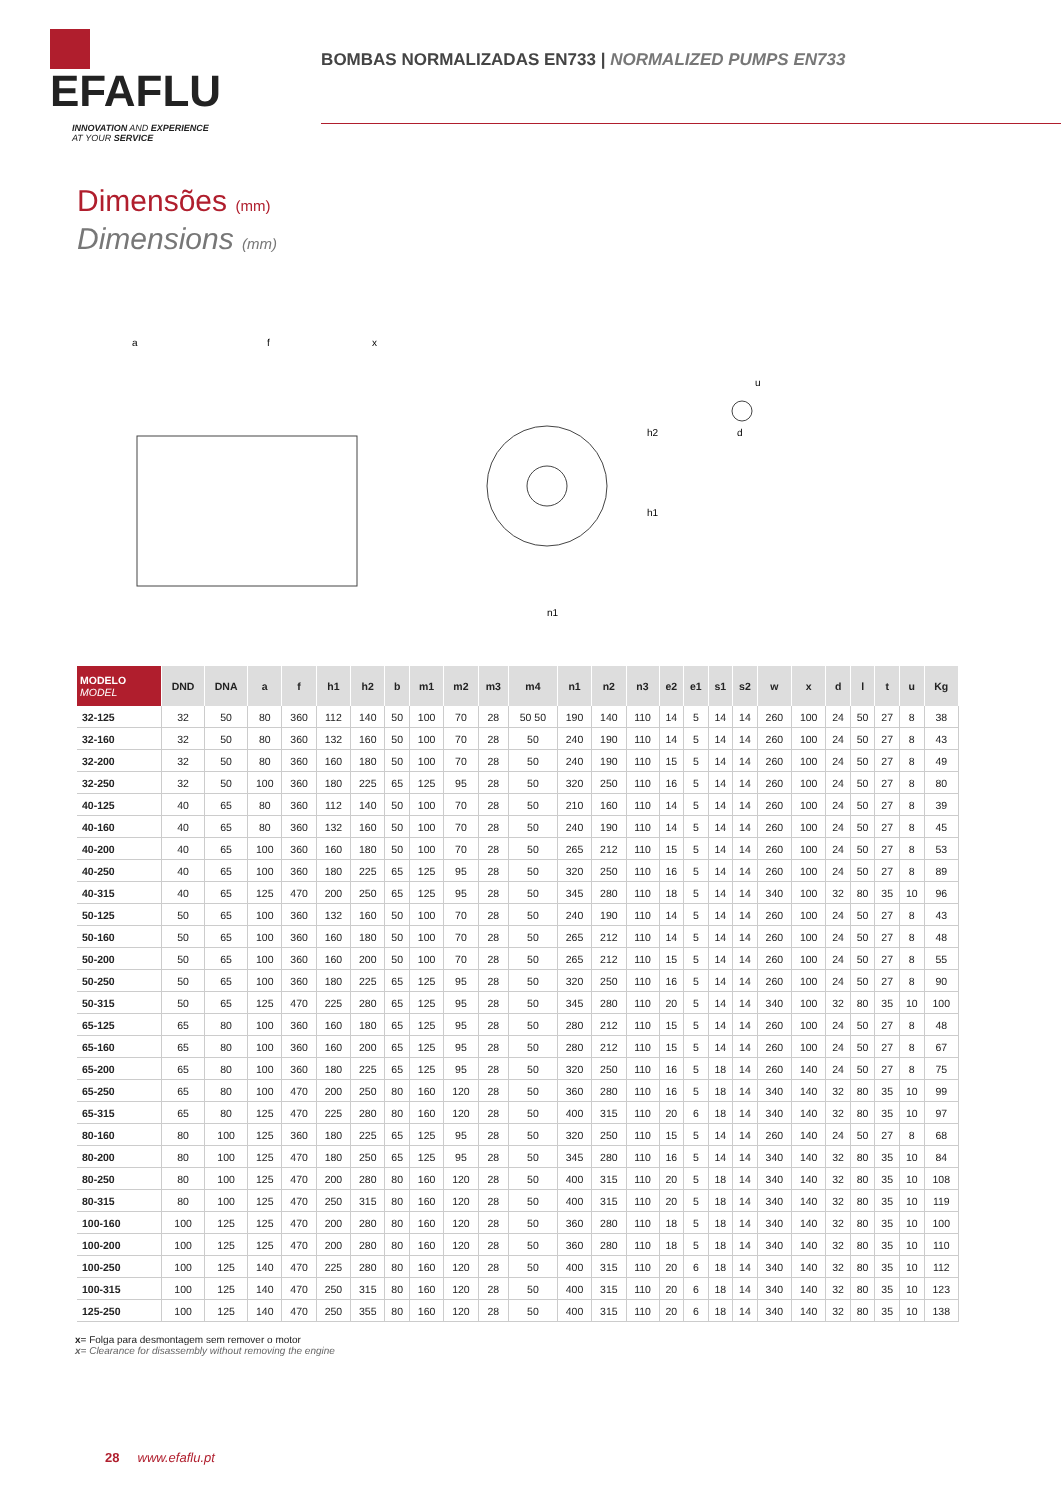EFAFLU
INNOVATION AND EXPERIENCE
AT YOUR SERVICE
BOMBAS NORMALIZADAS EN733 | NORMALIZED PUMPS EN733
Dimensões (mm)
Dimensions (mm)
a
f
x
h2
h1
n1
u
d
| MODELO MODEL | DND | DNA | a | f | h1 | h2 | b | m1 | m2 | m3 | m4 | n1 | n2 | n3 | e2 | e1 | s1 | s2 | w | x | d | l | t | u | Kg |
| --- | --- | --- | --- | --- | --- | --- | --- | --- | --- | --- | --- | --- | --- | --- | --- | --- | --- | --- | --- | --- | --- | --- | --- | --- | --- |
| 32-125 | 32 | 50 | 80 | 360 | 112 | 140 | 50 | 100 | 70 | 28 | 50 50 | 190 | 140 | 110 | 14 | 5 | 14 | 14 | 260 | 100 | 24 | 50 | 27 | 8 | 38 |
| 32-160 | 32 | 50 | 80 | 360 | 132 | 160 | 50 | 100 | 70 | 28 | 50 | 240 | 190 | 110 | 14 | 5 | 14 | 14 | 260 | 100 | 24 | 50 | 27 | 8 | 43 |
| 32-200 | 32 | 50 | 80 | 360 | 160 | 180 | 50 | 100 | 70 | 28 | 50 | 240 | 190 | 110 | 15 | 5 | 14 | 14 | 260 | 100 | 24 | 50 | 27 | 8 | 49 |
| 32-250 | 32 | 50 | 100 | 360 | 180 | 225 | 65 | 125 | 95 | 28 | 50 | 320 | 250 | 110 | 16 | 5 | 14 | 14 | 260 | 100 | 24 | 50 | 27 | 8 | 80 |
| 40-125 | 40 | 65 | 80 | 360 | 112 | 140 | 50 | 100 | 70 | 28 | 50 | 210 | 160 | 110 | 14 | 5 | 14 | 14 | 260 | 100 | 24 | 50 | 27 | 8 | 39 |
| 40-160 | 40 | 65 | 80 | 360 | 132 | 160 | 50 | 100 | 70 | 28 | 50 | 240 | 190 | 110 | 14 | 5 | 14 | 14 | 260 | 100 | 24 | 50 | 27 | 8 | 45 |
| 40-200 | 40 | 65 | 100 | 360 | 160 | 180 | 50 | 100 | 70 | 28 | 50 | 265 | 212 | 110 | 15 | 5 | 14 | 14 | 260 | 100 | 24 | 50 | 27 | 8 | 53 |
| 40-250 | 40 | 65 | 100 | 360 | 180 | 225 | 65 | 125 | 95 | 28 | 50 | 320 | 250 | 110 | 16 | 5 | 14 | 14 | 260 | 100 | 24 | 50 | 27 | 8 | 89 |
| 40-315 | 40 | 65 | 125 | 470 | 200 | 250 | 65 | 125 | 95 | 28 | 50 | 345 | 280 | 110 | 18 | 5 | 14 | 14 | 340 | 100 | 32 | 80 | 35 | 10 | 96 |
| 50-125 | 50 | 65 | 100 | 360 | 132 | 160 | 50 | 100 | 70 | 28 | 50 | 240 | 190 | 110 | 14 | 5 | 14 | 14 | 260 | 100 | 24 | 50 | 27 | 8 | 43 |
| 50-160 | 50 | 65 | 100 | 360 | 160 | 180 | 50 | 100 | 70 | 28 | 50 | 265 | 212 | 110 | 14 | 5 | 14 | 14 | 260 | 100 | 24 | 50 | 27 | 8 | 48 |
| 50-200 | 50 | 65 | 100 | 360 | 160 | 200 | 50 | 100 | 70 | 28 | 50 | 265 | 212 | 110 | 15 | 5 | 14 | 14 | 260 | 100 | 24 | 50 | 27 | 8 | 55 |
| 50-250 | 50 | 65 | 100 | 360 | 180 | 225 | 65 | 125 | 95 | 28 | 50 | 320 | 250 | 110 | 16 | 5 | 14 | 14 | 260 | 100 | 24 | 50 | 27 | 8 | 90 |
| 50-315 | 50 | 65 | 125 | 470 | 225 | 280 | 65 | 125 | 95 | 28 | 50 | 345 | 280 | 110 | 20 | 5 | 14 | 14 | 340 | 100 | 32 | 80 | 35 | 10 | 100 |
| 65-125 | 65 | 80 | 100 | 360 | 160 | 180 | 65 | 125 | 95 | 28 | 50 | 280 | 212 | 110 | 15 | 5 | 14 | 14 | 260 | 100 | 24 | 50 | 27 | 8 | 48 |
| 65-160 | 65 | 80 | 100 | 360 | 160 | 200 | 65 | 125 | 95 | 28 | 50 | 280 | 212 | 110 | 15 | 5 | 14 | 14 | 260 | 100 | 24 | 50 | 27 | 8 | 67 |
| 65-200 | 65 | 80 | 100 | 360 | 180 | 225 | 65 | 125 | 95 | 28 | 50 | 320 | 250 | 110 | 16 | 5 | 18 | 14 | 260 | 140 | 24 | 50 | 27 | 8 | 75 |
| 65-250 | 65 | 80 | 100 | 470 | 200 | 250 | 80 | 160 | 120 | 28 | 50 | 360 | 280 | 110 | 16 | 5 | 18 | 14 | 340 | 140 | 32 | 80 | 35 | 10 | 99 |
| 65-315 | 65 | 80 | 125 | 470 | 225 | 280 | 80 | 160 | 120 | 28 | 50 | 400 | 315 | 110 | 20 | 6 | 18 | 14 | 340 | 140 | 32 | 80 | 35 | 10 | 97 |
| 80-160 | 80 | 100 | 125 | 360 | 180 | 225 | 65 | 125 | 95 | 28 | 50 | 320 | 250 | 110 | 15 | 5 | 14 | 14 | 260 | 140 | 24 | 50 | 27 | 8 | 68 |
| 80-200 | 80 | 100 | 125 | 470 | 180 | 250 | 65 | 125 | 95 | 28 | 50 | 345 | 280 | 110 | 16 | 5 | 14 | 14 | 340 | 140 | 32 | 80 | 35 | 10 | 84 |
| 80-250 | 80 | 100 | 125 | 470 | 200 | 280 | 80 | 160 | 120 | 28 | 50 | 400 | 315 | 110 | 20 | 5 | 18 | 14 | 340 | 140 | 32 | 80 | 35 | 10 | 108 |
| 80-315 | 80 | 100 | 125 | 470 | 250 | 315 | 80 | 160 | 120 | 28 | 50 | 400 | 315 | 110 | 20 | 5 | 18 | 14 | 340 | 140 | 32 | 80 | 35 | 10 | 119 |
| 100-160 | 100 | 125 | 125 | 470 | 200 | 280 | 80 | 160 | 120 | 28 | 50 | 360 | 280 | 110 | 18 | 5 | 18 | 14 | 340 | 140 | 32 | 80 | 35 | 10 | 100 |
| 100-200 | 100 | 125 | 125 | 470 | 200 | 280 | 80 | 160 | 120 | 28 | 50 | 360 | 280 | 110 | 18 | 5 | 18 | 14 | 340 | 140 | 32 | 80 | 35 | 10 | 110 |
| 100-250 | 100 | 125 | 140 | 470 | 225 | 280 | 80 | 160 | 120 | 28 | 50 | 400 | 315 | 110 | 20 | 6 | 18 | 14 | 340 | 140 | 32 | 80 | 35 | 10 | 112 |
| 100-315 | 100 | 125 | 140 | 470 | 250 | 315 | 80 | 160 | 120 | 28 | 50 | 400 | 315 | 110 | 20 | 6 | 18 | 14 | 340 | 140 | 32 | 80 | 35 | 10 | 123 |
| 125-250 | 100 | 125 | 140 | 470 | 250 | 355 | 80 | 160 | 120 | 28 | 50 | 400 | 315 | 110 | 20 | 6 | 18 | 14 | 340 | 140 | 32 | 80 | 35 | 10 | 138 |
x= Folga para desmontagem sem remover o motor
x= Clearance for disassembly without removing the engine
28 www.efaflu.pt